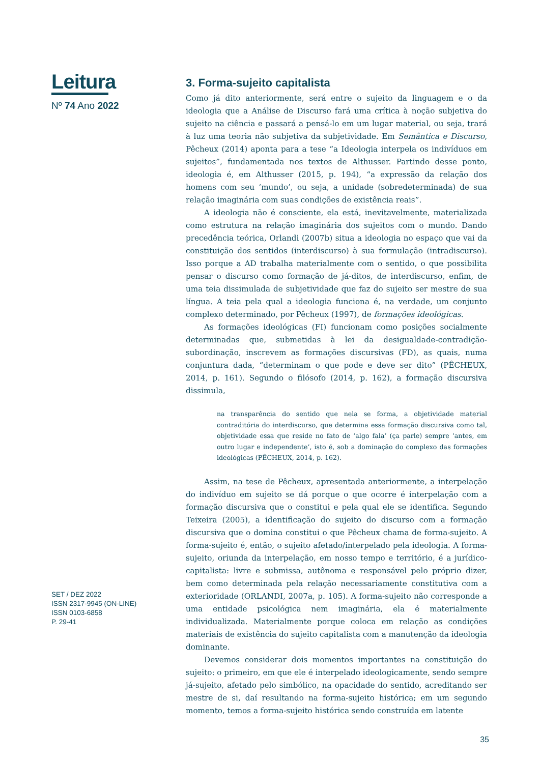Leitura
Nº 74 Ano 2022
SET / DEZ 2022
ISSN 2317-9945 (ON-LINE)
ISSN 0103-6858
P. 29-41
3. Forma-sujeito capitalista
Como já dito anteriormente, será entre o sujeito da linguagem e o da ideologia que a Análise de Discurso fará uma crítica à noção subjetiva do sujeito na ciência e passará a pensá-lo em um lugar material, ou seja, trará à luz uma teoria não subjetiva da subjetividade. Em Semântica e Discurso, Pêcheux (2014) aponta para a tese “a Ideologia interpela os indivíduos em sujeitos”, fundamentada nos textos de Althusser. Partindo desse ponto, ideologia é, em Althusser (2015, p. 194), “a expressão da relação dos homens com seu ‘mundo’, ou seja, a unidade (sobredeterminada) de sua relação imaginária com suas condições de existência reais”.
A ideologia não é consciente, ela está, inevitavelmente, materializada como estrutura na relação imaginária dos sujeitos com o mundo. Dando precedência teórica, Orlandi (2007b) situa a ideologia no espaço que vai da constituição dos sentidos (interdiscurso) à sua formulação (intradiscurso). Isso porque a AD trabalha materialmente com o sentido, o que possibilita pensar o discurso como formação de já-ditos, de interdiscurso, enfim, de uma teia dissimulada de subjetividade que faz do sujeito ser mestre de sua língua. A teia pela qual a ideologia funciona é, na verdade, um conjunto complexo determinado, por Pêcheux (1997), de formações ideológicas.
As formações ideológicas (FI) funcionam como posições socialmente determinadas que, submetidas à lei da desigualdade-contradição-subordinação, inscrevem as formações discursivas (FD), as quais, numa conjuntura dada, “determinam o que pode e deve ser dito” (PÊCHEUX, 2014, p. 161). Segundo o filósofo (2014, p. 162), a formação discursiva dissimula,
na transparência do sentido que nela se forma, a objetividade material contraditória do interdiscurso, que determina essa formação discursiva como tal, objetividade essa que reside no fato de ‘algo fala’ (ça parle) sempre ‘antes, em outro lugar e independente’, isto é, sob a dominação do complexo das formações ideológicas (PÊCHEUX, 2014, p. 162).
Assim, na tese de Pêcheux, apresentada anteriormente, a interpelação do indivíduo em sujeito se dá porque o que ocorre é interpelação com a formação discursiva que o constitui e pela qual ele se identifica. Segundo Teixeira (2005), a identificação do sujeito do discurso com a formação discursiva que o domina constitui o que Pêcheux chama de forma-sujeito. A forma-sujeito é, então, o sujeito afetado/interpelado pela ideologia. A forma-sujeito, oriunda da interpelação, em nosso tempo e território, é a jurídico-capitalista: livre e submissa, autônoma e responsável pelo próprio dizer, bem como determinada pela relação necessariamente constitutiva com a exterioridade (ORLANDI, 2007a, p. 105). A forma-sujeito não corresponde a uma entidade psicológica nem imaginária, ela é materialmente individualizada. Materialmente porque coloca em relação as condições materiais de existência do sujeito capitalista com a manutenção da ideologia dominante.
Devemos considerar dois momentos importantes na constituição do sujeito: o primeiro, em que ele é interpelado ideologicamente, sendo sempre já-sujeito, afetado pelo simbólico, na opacidade do sentido, acreditando ser mestre de si, daí resultando na forma-sujeito histórica; em um segundo momento, temos a forma-sujeito histórica sendo construída em latente
35